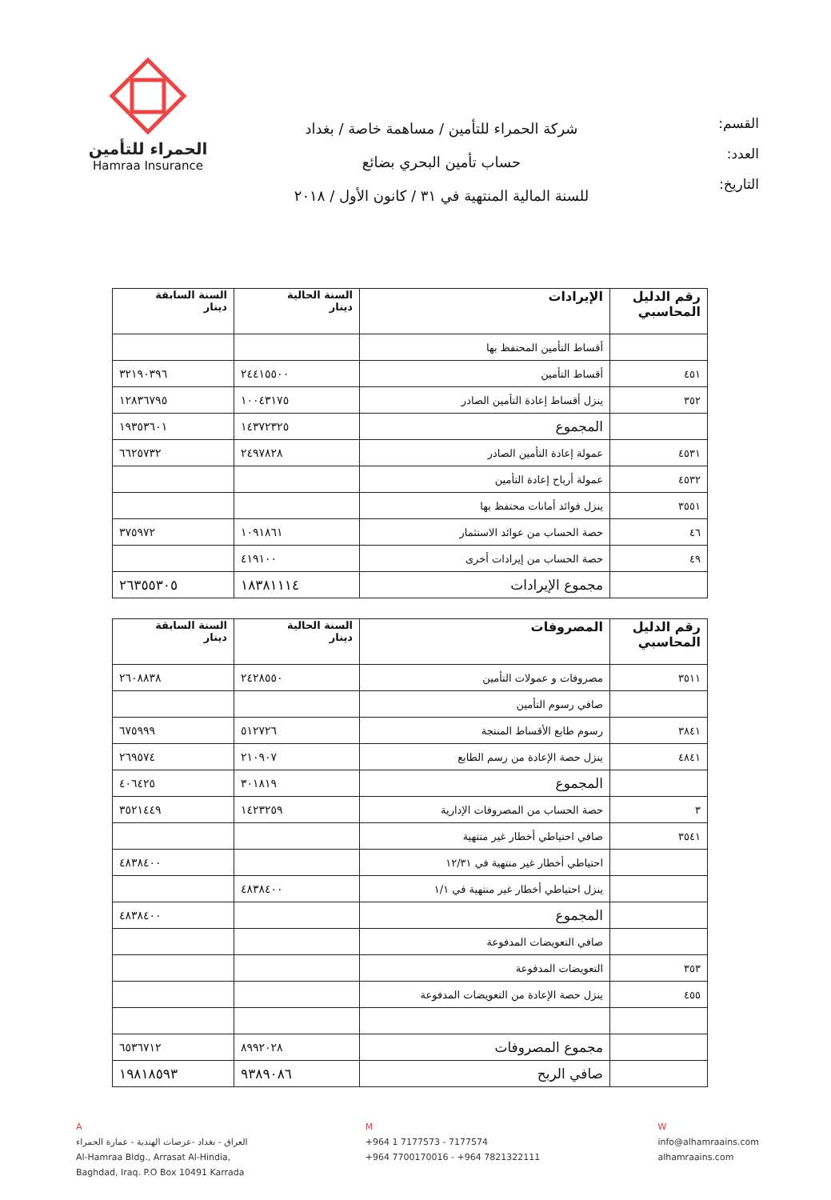القسم:
العدد:
التاريخ:
شركة الحمراء للتأمين / مساهمة خاصة / بغداد
حساب تأمين البحري بضائع
للسنة المالية المنتهية في ٣١ / كانون الأول / ٢٠١٨
الحمراء للتأمين
Hamraa Insurance
| رقم الدليل المحاسبي | الإيرادات | السنة الحالية دينار | السنة السابقة دينار |
| --- | --- | --- | --- |
| | أقساط التأمين المحتفظ بها | | |
| ٤٥١ | أقساط التأمين | ٢٤٤١٥٥٠٠ | ٣٢١٩٠٣٩٦ |
| ٣٥٢ | ينزل أقساط إعادة التأمين الصادر | ١٠٠٤٣١٧٥ | ١٢٨٣٦٧٩٥ |
| | المجموع | ١٤٣٧٢٣٢٥ | ١٩٣٥٣٦٠١ |
| ٤٥٣١ | عمولة إعادة التأمين الصادر | ٢٤٩٧٨٢٨ | ٦٦٢٥٧٣٢ |
| ٤٥٣٢ | عمولة أرباح إعادة التأمين | | |
| ٣٥٥١ | ينزل فوائد أمانات محتفظ بها | | |
| ٤٦ | حصة الحساب من عوائد الاستثمار | ١٠٩١٨٦١ | ٣٧٥٩٧٢ |
| ٤٩ | حصة الحساب من إيرادات أخرى | ٤١٩١٠٠ | |
| | مجموع الإيرادات | ١٨٣٨١١١٤ | ٢٦٣٥٥٣٠٥ |
| رقم الدليل المحاسبي | المصروفات | السنة الحالية دينار | السنة السابقة دينار |
| --- | --- | --- | --- |
| ٣٥١١ | مصروفات و عمولات التأمين | ٢٤٢٨٥٥٠ | ٢٦٠٨٨٣٨ |
| | صافي رسوم التأمين | | |
| ٣٨٤١ | رسوم طابع الأقساط المنتجة | ٥١٢٧٢٦ | ٦٧٥٩٩٩ |
| ٤٨٤١ | ينزل حصة الإعادة من رسم الطابع | ٢١٠٩٠٧ | ٢٦٩٥٧٤ |
| | المجموع | ٣٠١٨١٩ | ٤٠٦٤٢٥ |
| ٣ | حصة الحساب من المصروفات الإدارية | ١٤٢٣٢٥٩ | ٣٥٢١٤٤٩ |
| ٣٥٤١ | صافي احتياطي أخطار غير منتهية | | |
| | احتياطي أخطار غير منتهية في ١٢/٣١ | | ٤٨٣٨٤٠٠ |
| | ينزل احتياطي أخطار غير منتهية في ١/١ | ٤٨٣٨٤٠٠ | |
| | المجموع | | ٤٨٣٨٤٠٠ |
| | صافي التعويضات المدفوعة | | |
| ٣٥٣ | التعويضات المدفوعة | | |
| ٤٥٥ | ينزل حصة الإعادة من التعويضات المدفوعة | | |
| | مجموع المصروفات | ٨٩٩٢٠٢٨ | ٦٥٣٦٧١٢ |
| | صافي الربح | ٩٣٨٩٠٨٦ | ١٩٨١٨٥٩٣ |
A
العراق - بغداد -عرصات الهندية - عمارة الحمراء
Al-Hamraa Bldg., Arrasat Al-Hindia,
Baghdad, Iraq. P.O Box 10491 Karrada
M
+964 1 7177573 - 7177574
+964 7700170016 - +964 7821322111
W
info@alhamraains.com
alhamraains.com